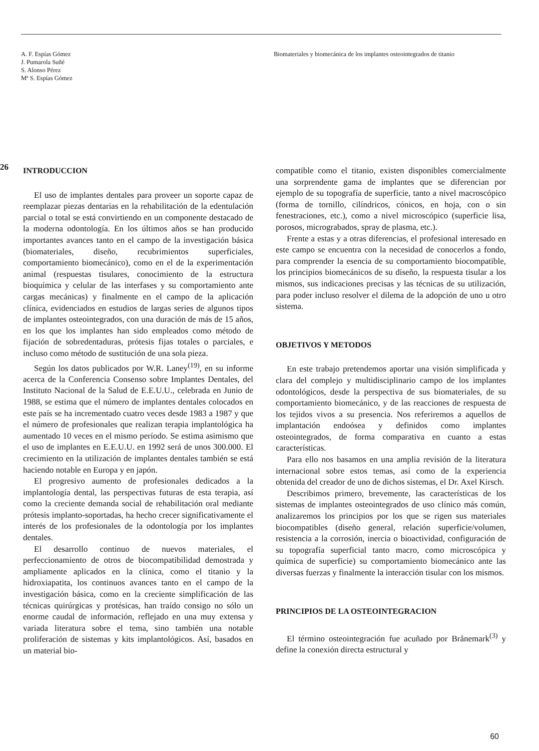A. F. Espías Gómez
J. Pumarola Suñé
S. Alonso Pérez
Mª S. Espías Gómez
Biomateriales y biomecánica de los implantes osteointegrados de titanio
26
INTRODUCCION
El uso de implantes dentales para proveer un soporte capaz de reemplazar piezas dentarias en la rehabilitación de la edentulación parcial o total se está convirtiendo en un componente destacado de la moderna odontología. En los últimos años se han producido importantes avances tanto en el campo de la investigación básica (biomateriales, diseño, recubrimientos superficiales, comportamiento biomecánico), como en el de la experimentación animal (respuestas tisulares, conocimiento de la estructura bioquímica y celular de las interfases y su comportamiento ante cargas mecánicas) y finalmente en el campo de la aplicación clínica, evidenciados en estudios de largas series de algunos tipos de implantes osteointegrados, con una duración de más de 15 años, en los que los implantes han sido empleados como método de fijación de sobredentaduras, prótesis fijas totales o parciales, e incluso como método de sustitución de una sola pieza.
Según los datos publicados por W.R. Laney<sup>(19)</sup>, en su informe acerca de la Conferencia Consenso sobre Implantes Dentales, del Instituto Nacional de la Salud de E.E.U.U., celebrada en Junio de 1988, se estima que el número de implantes dentales colocados en este país se ha incrementado cuatro veces desde 1983 a 1987 y que el número de profesionales que realizan terapia implantológica ha aumentado 10 veces en el mismo período. Se estima asimismo que el uso de implantes en E.E.U.U. en 1992 será de unos 300.000. El crecimiento en la utilización de implantes dentales también se está haciendo notable en Europa y en japón.
El progresivo aumento de profesionales dedicados a la implantología dental, las perspectivas futuras de esta terapia, así como la creciente demanda social de rehabilitación oral mediante prótesis implanto-soportadas, ha hecho crecer significativamente el interés de los profesionales de la odontología por los implantes dentales.
El desarrollo continuo de nuevos materiales, el perfeccionamiento de otros de biocompatibilidad demostrada y ampliamente aplicados en la clínica, como el titanio y la hidroxiapatita, los continuos avances tanto en el campo de la investigación básica, como en la creciente simplificación de las técnicas quirúrgicas y protésicas, han traído consigo no sólo un enorme caudal de información, reflejado en una muy extensa y variada literatura sobre el tema, sino también una notable proliferación de sistemas y kits implantológicos. Así, basados en un material bio-
compatible como el titanio, existen disponibles comercialmente una sorprendente gama de implantes que se diferencian por ejemplo de su topografía de superficie, tanto a nivel macroscópico (forma de tornillo, cilíndricos, cónicos, en hoja, con o sin fenestraciones, etc.), como a nivel microscópico (superficie lisa, porosos, micrograbados, spray de plasma, etc.).
Frente a estas y a otras diferencias, el profesional interesado en este campo se encuentra con la necesidad de conocerlos a fondo, para comprender la esencia de su comportamiento biocompatible, los principios biomecánicos de su diseño, la respuesta tisular a los mismos, sus indicaciones precisas y las técnicas de su utilización, para poder incluso resolver el dilema de la adopción de uno u otro sistema.
OBJETIVOS Y METODOS
En este trabajo pretendemos aportar una visión simplificada y clara del complejo y multidisciplinario campo de los implantes odontológicos, desde la perspectiva de sus biomateriales, de su comportamiento biomecánico, y de las reacciones de respuesta de los tejidos vivos a su presencia. Nos referiremos a aquellos de implantación endoósea y definidos como implantes osteointegrados, de forma comparativa en cuanto a estas características.
Para ello nos basamos en una amplia revisión de la literatura internacional sobre estos temas, así como de la experiencia obtenida del creador de uno de dichos sistemas, el Dr. Axel Kirsch.
Describimos primero, brevemente, las características de los sistemas de implantes osteointegrados de uso clínico más común, analizaremos los principios por los que se rigen sus materiales biocompatibles (diseño general, relación superficie/volumen, resistencia a la corrosión, inercia o bioactividad, configuración de su topografía superficial tanto macro, como microscópica y química de superficie) su comportamiento biomecánico ante las diversas fuerzas y finalmente la interacción tisular con los mismos.
PRINCIPIOS DE LA OSTEOINTEGRACION
El término osteointegración fue acuñado por Brånemark<sup>(3)</sup> y define la conexión directa estructural y
60